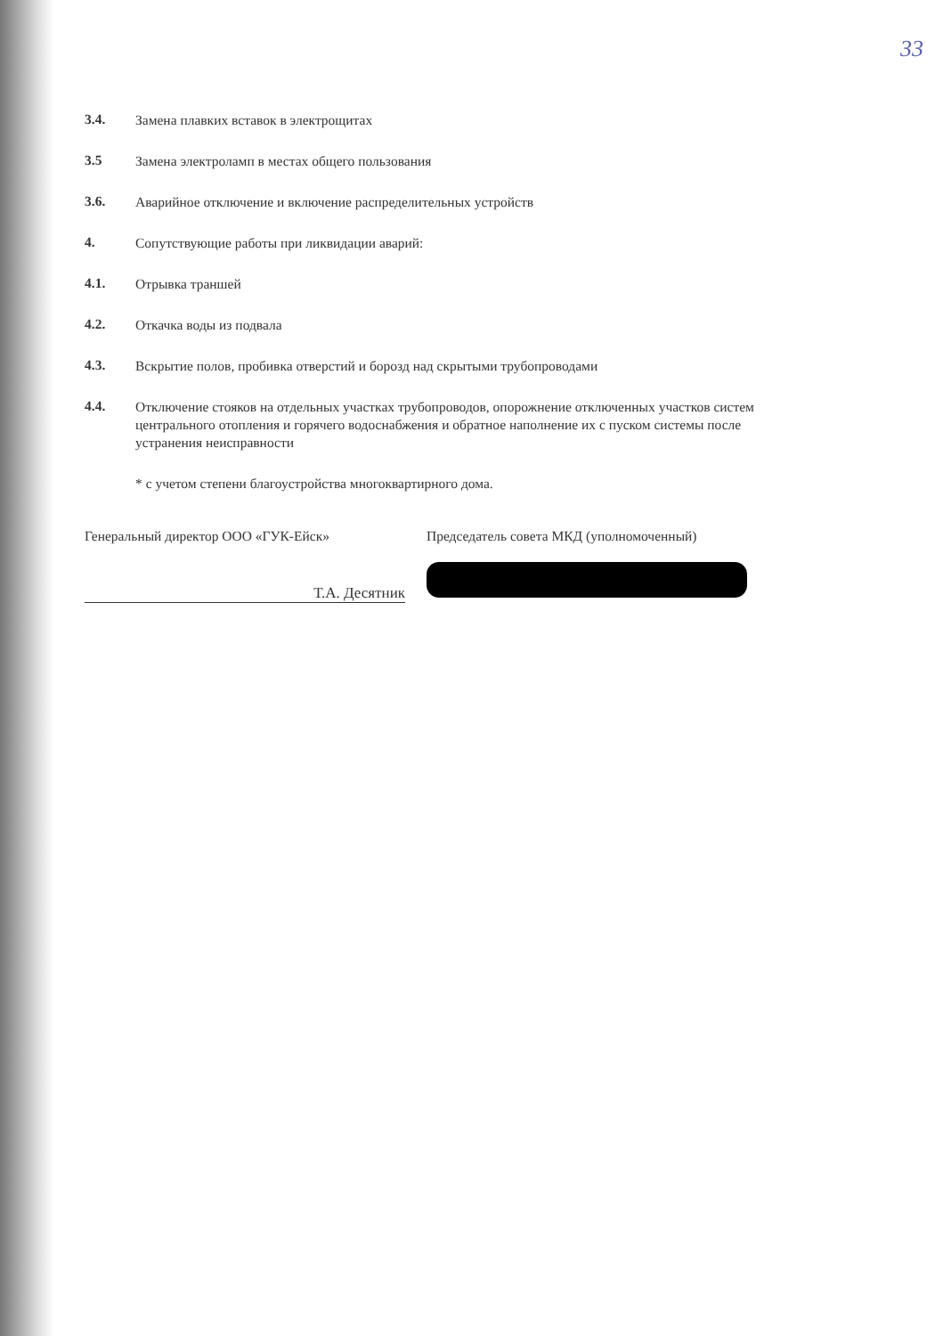33
3.4.
Замена плавких вставок в электрощитах
3.5
Замена электроламп в местах общего пользования
3.6.
Аварийное отключение и включение распределительных устройств
4.
Сопутствующие работы при ликвидации аварий:
4.1.
Отрывка траншей
4.2.
Откачка воды из подвала
4.3.
Вскрытие полов, пробивка отверстий и борозд над скрытыми трубопроводами
4.4.
Отключение стояков на отдельных участках трубопроводов, опорожнение отключенных участков систем центрального отопления и горячего водоснабжения и обратное наполнение их с пуском системы после устранения неисправности
* с учетом степени благоустройства многоквартирного дома.
Генеральный директор ООО «ГУК-Ейск»
Т.А. Десятник
Председатель совета МКД (уполномоченный)